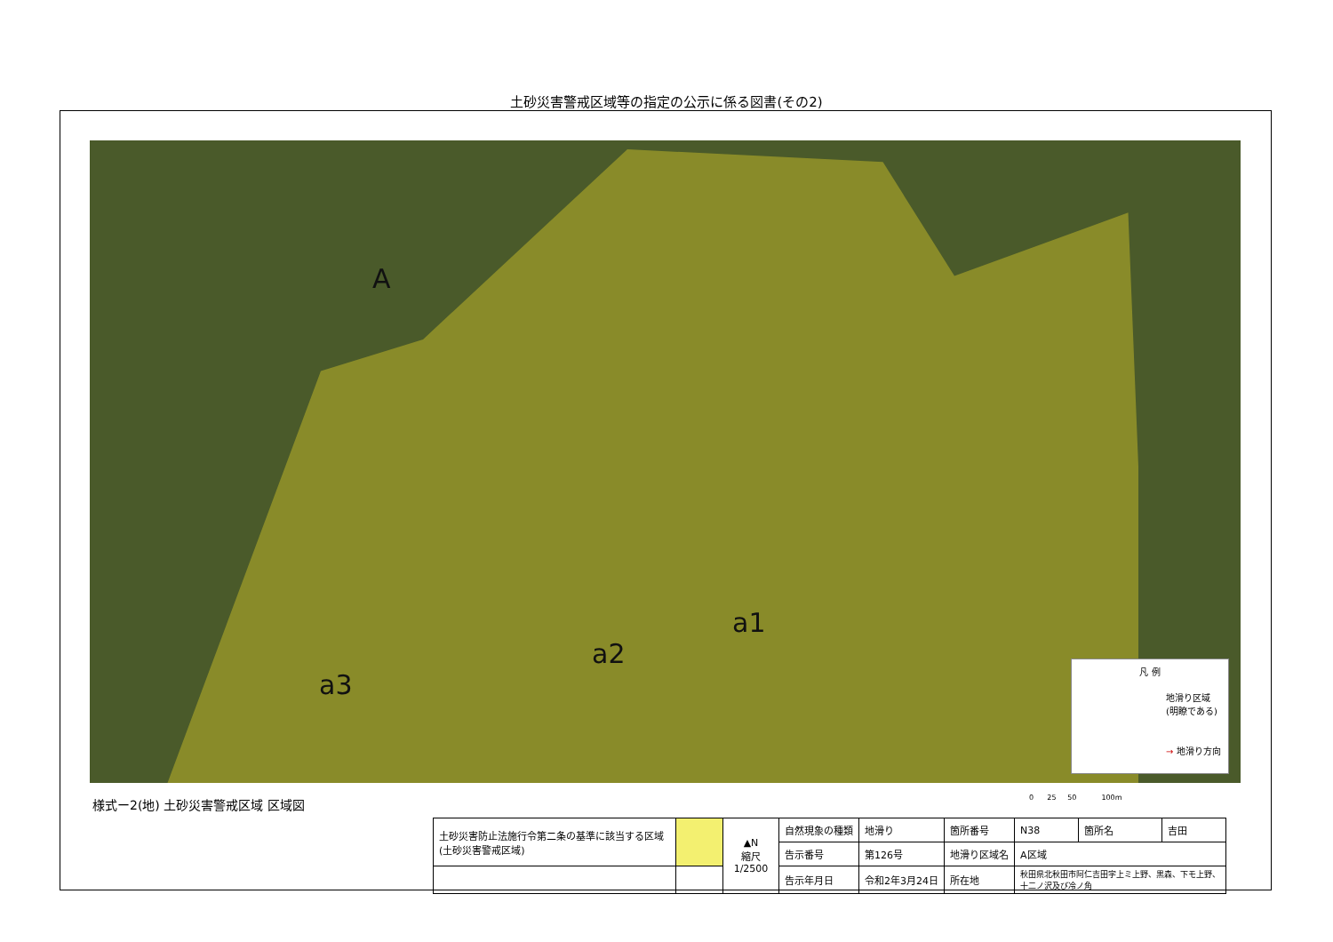土砂災害警戒区域等の指定の公示に係る図書(その2)
A
a1
a2
a3
凡 例
地滑り区域
(明瞭である)
→ 地滑り方向
様式ー2(地) 土砂災害警戒区域 区域図
0 25 50 100m
| 土砂災害防止法施行令第二条の基準に該当する区域(土砂災害警戒区域) | | ▲N 縮尺 1/2500 | 自然現象の種類 | 地滑り | 箇所番号 | N38 | 箇所名 | 吉田 |
| | | | 告示番号 | 第126号 | 地滑り区域名 | A区域 | | |
| | | | 告示年月日 | 令和2年3月24日 | 所在地 | 秋田県北秋田市阿仁吉田字上ミ上野、黒森、下モ上野、 十二ノ沢及び冷ノ角 | | |